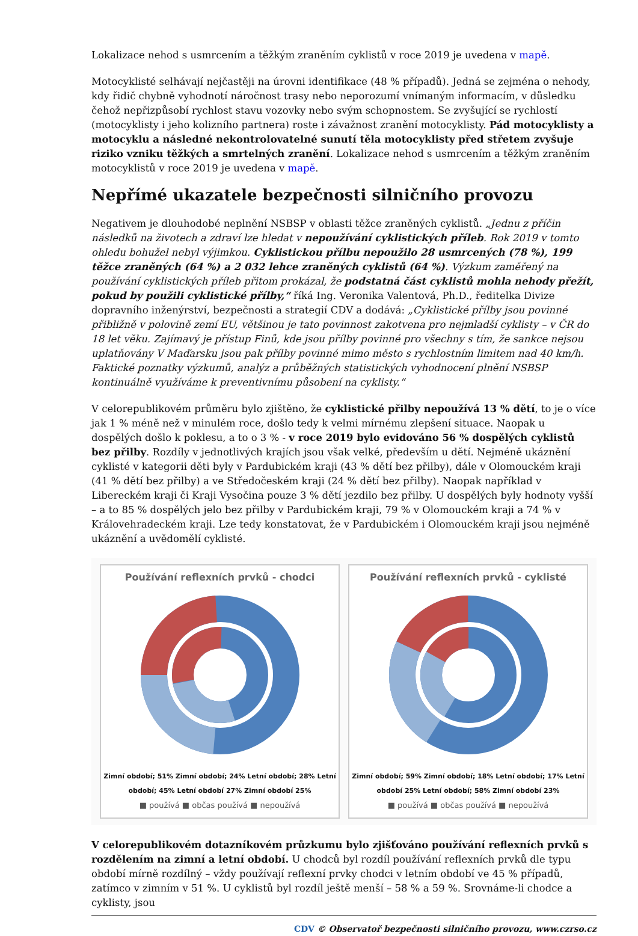Lokalizace nehod s usmrcením a těžkým zraněním cyklistů v roce 2019 je uvedena v mapě.
Motocyklisté selhávají nejčastěji na úrovni identifikace (48 % případů). Jedná se zejména o nehody, kdy řidič chybně vyhodnotí náročnost trasy nebo neporozumí vnímaným informacím, v důsledku čehož nepřizpůsobí rychlost stavu vozovky nebo svým schopnostem. Se zvyšující se rychlostí (motocyklisty i jeho kolizního partnera) roste i závažnost zranění motocyklisty. Pád motocyklisty a motocyklu a následné nekontrolovatelné sunutí těla motocyklisty před střetem zvyšuje riziko vzniku těžkých a smrtelných zranění. Lokalizace nehod s usmrcením a těžkým zraněním motocyklistů v roce 2019 je uvedena v mapě.
Nepřímé ukazatele bezpečnosti silničního provozu
Negativem je dlouhodobé neplnění NSBSP v oblasti těžce zraněných cyklistů. „Jednu z příčin následků na životech a zdraví lze hledat v nepoužívání cyklistických příleb. Rok 2019 v tomto ohledu bohužel nebyl výjimkou. Cyklistickou přílbu nepoužilo 28 usmrcených (78 %), 199 těžce zraněných (64 %) a 2 032 lehce zraněných cyklistů (64 %). Výzkum zaměřený na používání cyklistických příleb přitom prokázal, že podstatná část cyklistů mohla nehody přežít, pokud by použili cyklistické přílby,“ říká Ing. Veronika Valentová, Ph.D., ředitelka Divize dopravního inženýrství, bezpečnosti a strategií CDV a dodává: „Cyklistické přílby jsou povinné přibližně v polovině zemí EU, většinou je tato povinnost zakotvena pro nejmladší cyklisty – v ČR do 18 let věku. Zajímavý je přístup Finů, kde jsou přílby povinné pro všechny s tím, že sankce nejsou uplatňovány V Maďarsku jsou pak přílby povinné mimo město s rychlostním limitem nad 40 km/h. Faktické poznatky výzkumů, analýz a průběžných statistických vyhodnocení plnění NSBSP kontinuálně využíváme k preventivnímu působení na cyklisty.“
V celorepublikovém průměru bylo zjištěno, že cyklistické přilby nepoužívá 13 % dětí, to je o více jak 1 % méně než v minulém roce, došlo tedy k velmi mírnému zlepšení situace. Naopak u dospělých došlo k poklesu, a to o 3 % - v roce 2019 bylo evidováno 56 % dospělých cyklistů bez přilby. Rozdíly v jednotlivých krajích jsou však velké, především u dětí. Nejméně ukáznění cyklisté v kategorii děti byly v Pardubickém kraji (43 % dětí bez přilby), dále v Olomouckém kraji (41 % dětí bez přilby) a ve Středočeském kraji (24 % dětí bez přilby). Naopak například v Libereckém kraji či Kraji Vysočina pouze 3 % dětí jezdilo bez přilby. U dospělých byly hodnoty vyšší – a to 85 % dospělých jelo bez přilby v Pardubickém kraji, 79 % v Olomouckém kraji a 74 % v Královehradeckém kraji. Lze tedy konstatovat, že v Pardubickém i Olomouckém kraji jsou nejméně ukáznění a uvědomělí cyklisté.
Používání reflexních prvků - chodci
Zimní období; 51% Zimní období; 24% Letní období; 28% Letní období; 45% Letní období 27% Zimní období 25%
■ používá ■ občas používá ■ nepoužívá
Používání reflexních prvků - cyklisté
Zimní období; 59% Zimní období; 18% Letní období; 17% Letní období 25% Letní období; 58% Zimní období 23%
■ používá ■ občas používá ■ nepoužívá
V celorepublikovém dotazníkovém průzkumu bylo zjišťováno používání reflexních prvků s rozdělením na zimní a letní období. U chodců byl rozdíl používání reflexních prvků dle typu období mírně rozdílný – vždy používají reflexní prvky chodci v letním období ve 45 % případů, zatímco v zimním v 51 %. U cyklistů byl rozdíl ještě menší – 58 % a 59 %. Srovnáme-li chodce a cyklisty, jsou
CDV © Observatoř bezpečnosti silničního provozu, www.czrso.cz